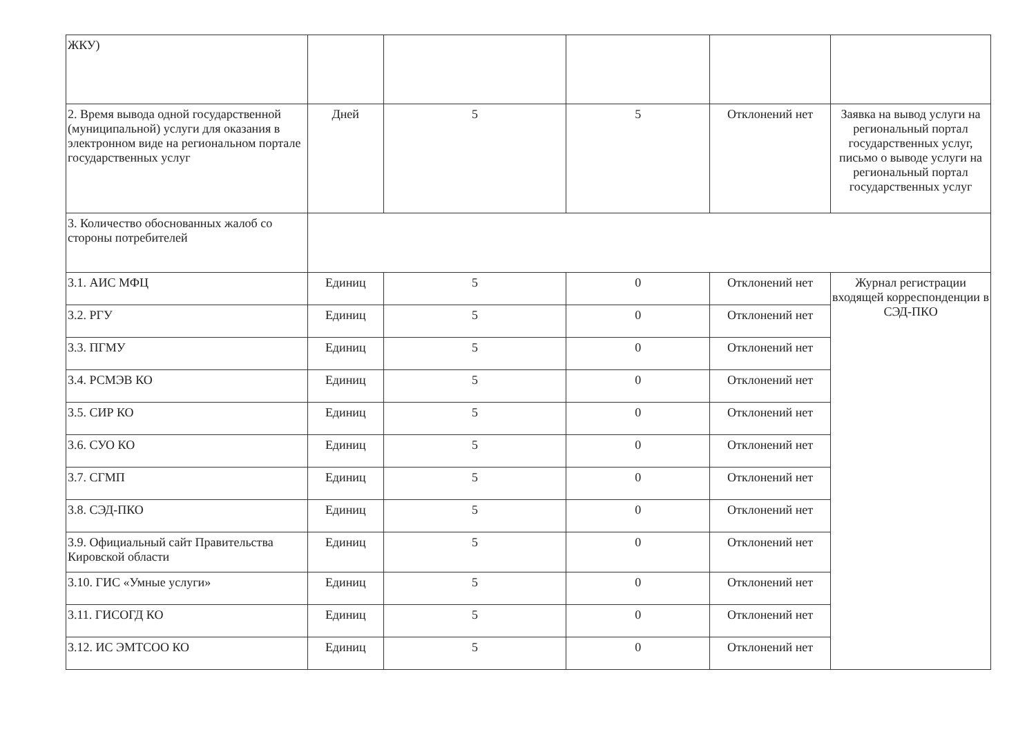| ЖКУ) | | | | | |
| 2. Время вывода одной государственной (муниципальной) услуги для оказания в электронном виде на региональном портале государственных услуг | Дней | 5 | 5 | Отклонений нет | Заявка на вывод услуги на региональный портал государственных услуг, письмо о выводе услуги на региональный портал государственных услуг |
| 3. Количество обоснованных жалоб со стороны потребителей | | | | | |
| 3.1. АИС МФЦ | Единиц | 5 | 0 | Отклонений нет | Журнал регистрации входящей корреспонденции в СЭД-ПКО |
| 3.2. РГУ | Единиц | 5 | 0 | Отклонений нет | |
| 3.3. ПГМУ | Единиц | 5 | 0 | Отклонений нет | |
| 3.4. РСМЭВ КО | Единиц | 5 | 0 | Отклонений нет | |
| 3.5. СИР КО | Единиц | 5 | 0 | Отклонений нет | |
| 3.6. СУО КО | Единиц | 5 | 0 | Отклонений нет | |
| 3.7. СГМП | Единиц | 5 | 0 | Отклонений нет | |
| 3.8. СЭД-ПКО | Единиц | 5 | 0 | Отклонений нет | |
| 3.9. Официальный сайт Правительства Кировской области | Единиц | 5 | 0 | Отклонений нет | |
| 3.10. ГИС «Умные услуги» | Единиц | 5 | 0 | Отклонений нет | |
| 3.11. ГИСОГД КО | Единиц | 5 | 0 | Отклонений нет | |
| 3.12. ИС ЭМТСОО КО | Единиц | 5 | 0 | Отклонений нет | |